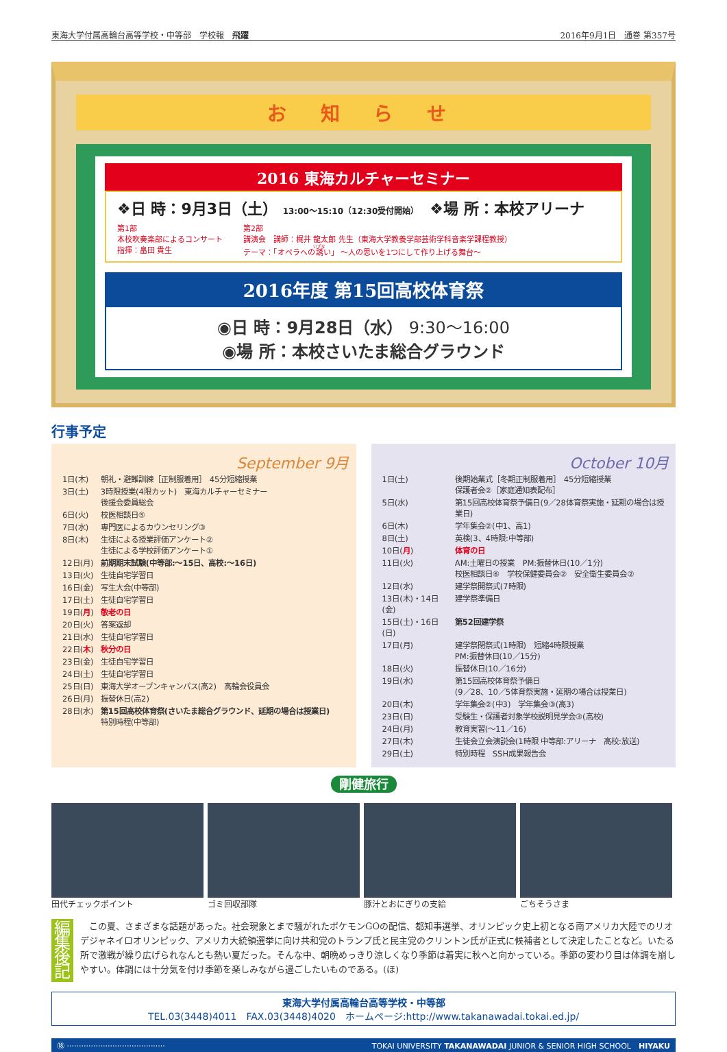東海大学付属高輪台高等学校・中等部　学校報　飛躍 2016年9月1日　通巻 第357号
お 知 ら せ
2016 東海カルチャーセミナー
❖日 時：9月3日（土） 13:00〜15:10（12:30受付開始）　❖場 所：本校アリーナ
第1部
本校吹奏楽部によるコンサート
指揮：畠田 貴生
第2部
講演会　講師：梶井 龍太郎 先生（東海大学教養学部芸術学科音楽学課程教授）
テーマ：「オペラへの誘い」 〜人の思いを1つにして作り上げる舞台〜
2016年度 第15回高校体育祭
◉日 時：9月28日（水） 9:30〜16:00
◉場 所：本校さいたま総合グラウンド
行事予定
September 9月
| 1日(木) | 朝礼・避難訓練［正制服着用］ 45分短縮授業 |
| 3日(土) | 3時限授業(4限カット) 東海カルチャーセミナー 後援会委員総会 |
| 6日(火) | 校医相談日⑤ |
| 7日(水) | 専門医によるカウンセリング③ |
| 8日(木) | 生徒による授業評価アンケート② 生徒による学校評価アンケート① |
| 12日(月) | 前期期末試験(中等部:〜15日、高校:〜16日) |
| 13日(火) | 生徒自宅学習日 |
| 16日(金) | 写生大会(中等部) |
| 17日(土) | 生徒自宅学習日 |
| 19日( 月 ) | 敬老の日 |
| 20日(火) | 答案返却 |
| 21日(水) | 生徒自宅学習日 |
| 22日( 木 ) | 秋分の日 |
| 23日(金) | 生徒自宅学習日 |
| 24日(土) | 生徒自宅学習日 |
| 25日(日) | 東海大学オープンキャンパス(高2) 高輪会役員会 |
| 26日(月) | 振替休日(高2) |
| 28日(水) | 第15回高校体育祭(さいたま総合グラウンド、延期の場合は授業日) 特別時程(中等部) |
October 10月
| 1日(土) | 後期始業式［冬期正制服着用］ 45分短縮授業 保護者会②［家庭通知表配布］ |
| 5日(水) | 第15回高校体育祭予備日(9／28体育祭実施・延期の場合は授業日) |
| 6日(木) | 学年集会②(中1、高1) |
| 8日(土) | 英検(3、4時限:中等部) |
| 10日( 月 ) | 体育の日 |
| 11日(火) | AM:土曜日の授業 PM:振替休日(10／1分) 校医相談日⑥ 学校保健委員会② 安全衛生委員会② |
| 12日(水) | 建学祭開祭式(7時限) |
| 13日(木)・14日(金) | 建学祭準備日 |
| 15日(土)・16日(日) | 第52回建学祭 |
| 17日(月) | 建学祭閉祭式(1時限) 短縮4時限授業 PM:振替休日(10／15分) |
| 18日(火) | 振替休日(10／16分) |
| 19日(水) | 第15回高校体育祭予備日 (9／28、10／5体育祭実施・延期の場合は授業日) |
| 20日(木) | 学年集会②(中3) 学年集会③(高3) |
| 23日(日) | 受験生・保護者対象学校説明見学会③(高校) |
| 24日(月) | 教育実習(〜11／16) |
| 27日(木) | 生徒会立会演説会(1時限 中等部:アリーナ 高校:放送) |
| 29日(土) | 特別時程 SSH成果報告会 |
剛健旅行
田代チェックポイント ゴミ回収部隊 豚汁とおにぎりの支給 ごちそうさま
編集
後記
　この夏、さまざまな話題があった。社会現象とまで騒がれたポケモンGOの配信、都知事選挙、オリンピック史上初となる南アメリカ大陸でのリオデジャネイロオリンピック、アメリカ大統領選挙に向け共和党のトランプ氏と民主党のクリントン氏が正式に候補者として決定したことなど。いたる所で激戦が繰り広げられなんとも熱い夏だった。そんな中、朝晩めっきり涼しくなり季節は着実に秋へと向かっている。季節の変わり目は体調を崩しやすい。体調には十分気を付け季節を楽しみながら過ごしたいものである。(ほ)
東海大学付属高輪台高等学校・中等部
TEL.03(3448)4011　FAX.03(3448)4020　ホームページ:http://www.takanawadai.tokai.ed.jp/
⑱ ········································· TOKAI UNIVERSITY TAKANAWADAI JUNIOR & SENIOR HIGH SCHOOL　HIYAKU